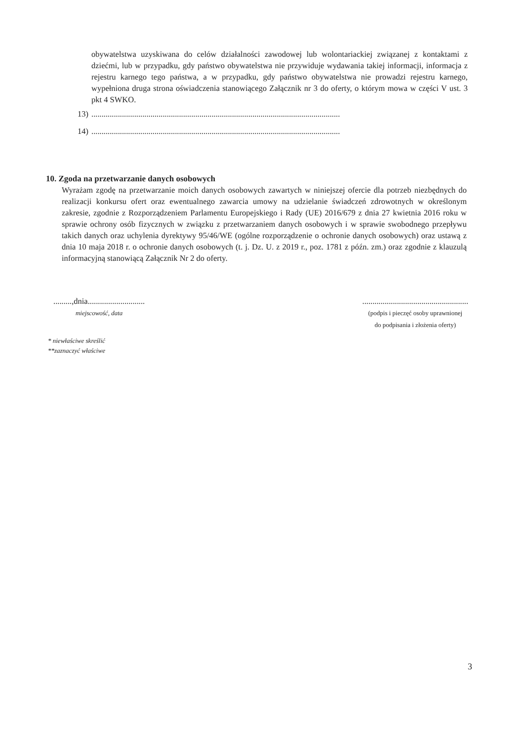obywatelstwa uzyskiwana do celów działalności zawodowej lub wolontariackiej związanej z kontaktami z dziećmi, lub w przypadku, gdy państwo obywatelstwa nie przywiduje wydawania takiej informacji, informacja z rejestru karnego tego państwa, a w przypadku, gdy państwo obywatelstwa nie prowadzi rejestru karnego, wypełniona druga strona oświadczenia stanowiącego Załącznik nr 3 do oferty, o którym mowa w części V ust. 3 pkt 4 SWKO.
13)..........................................................................................................................
14)..........................................................................................................................
10. Zgoda na przetwarzanie danych osobowych
Wyrażam zgodę na przetwarzanie moich danych osobowych zawartych w niniejszej ofercie dla potrzeb niezbędnych do realizacji konkursu ofert oraz ewentualnego zawarcia umowy na udzielanie świadczeń zdrowotnych w określonym zakresie, zgodnie z Rozporządzeniem Parlamentu Europejskiego i Rady (UE) 2016/679 z dnia 27 kwietnia 2016 roku w sprawie ochrony osób fizycznych w związku z przetwarzaniem danych osobowych i w sprawie swobodnego przepływu takich danych oraz uchylenia dyrektywy 95/46/WE (ogólne rozporządzenie o ochronie danych osobowych) oraz ustawą z dnia 10 maja 2018 r. o ochronie danych osobowych (t. j. Dz. U. z 2019 r., poz. 1781 z późn. zm.) oraz zgodnie z klauzulą informacyjną stanowiącą Załącznik Nr 2 do oferty.
.........,dnia............................
miejscowość, data
....................................................
(podpis i pieczęć osoby uprawnionej
do podpisania i złożenia oferty)
* niewłaściwe skreślić
**zaznaczyć właściwe
3